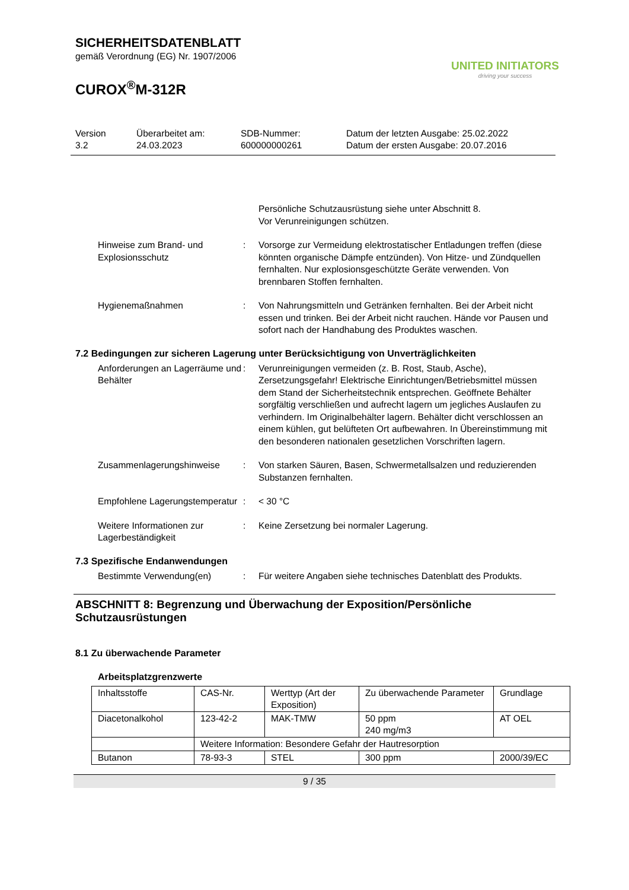SICHERHEITSDATENBLATT
gemäß Verordnung (EG) Nr. 1907/2006
CUROX<sup>®</sup>M-312R
UNITED INITIATORS
driving your success
Version
3.2
Überarbeitet am:
24.03.2023
SDB-Nummer:
600000000261
Datum der letzten Ausgabe: 25.02.2022
Datum der ersten Ausgabe: 20.07.2016
Persönliche Schutzausrüstung siehe unter Abschnitt 8.
Vor Verunreinigungen schützen.
Hinweise zum Brand- und Explosionsschutz
: Vorsorge zur Vermeidung elektrostatischer Entladungen treffen (diese könnten organische Dämpfe entzünden). Von Hitze- und Zündquellen fernhalten. Nur explosionsgeschützte Geräte verwenden. Von brennbaren Stoffen fernhalten.
Hygienemaßnahmen : Von Nahrungsmitteln und Getränken fernhalten. Bei der Arbeit nicht essen und trinken. Bei der Arbeit nicht rauchen. Hände vor Pausen und sofort nach der Handhabung des Produktes waschen.
7.2 Bedingungen zur sicheren Lagerung unter Berücksichtigung von Unverträglichkeiten
Anforderungen an Lagerräume und Behälter
: Verunreinigungen vermeiden (z. B. Rost, Staub, Asche), Zersetzungsgefahr! Elektrische Einrichtungen/Betriebsmittel müssen dem Stand der Sicherheitstechnik entsprechen. Geöffnete Behälter sorgfältig verschließen und aufrecht lagern um jegliches Auslaufen zu verhindern. Im Originalbehälter lagern. Behälter dicht verschlossen an einem kühlen, gut belüfteten Ort aufbewahren. In Übereinstimmung mit den besonderen nationalen gesetzlichen Vorschriften lagern.
Zusammenlagerungshinweise : Von starken Säuren, Basen, Schwermetallsalzen und reduzierenden Substanzen fernhalten.
Empfohlene Lagerungstemperatur
: < 30 °C
Weitere Informationen zur Lagerbeständigkeit
: Keine Zersetzung bei normaler Lagerung.
7.3 Spezifische Endanwendungen
Bestimmte Verwendung(en) : Für weitere Angaben siehe technisches Datenblatt des Produkts.
ABSCHNITT 8: Begrenzung und Überwachung der Exposition/Persönliche Schutzausrüstungen
8.1 Zu überwachende Parameter
Arbeitsplatzgrenzwerte
| Inhaltsstoffe | CAS-Nr. | Werttyp (Art der Exposition) | Zu überwachende Parameter | Grundlage |
| --- | --- | --- | --- | --- |
| Diacetonalkohol | 123-42-2 | MAK-TMW | 50 ppm 240 mg/m3 | AT OEL |
| | Weitere Information: Besondere Gefahr der Hautresorption | | | |
| Butanon | 78-93-3 | STEL | 300 ppm | 2000/39/EC |
9 / 35